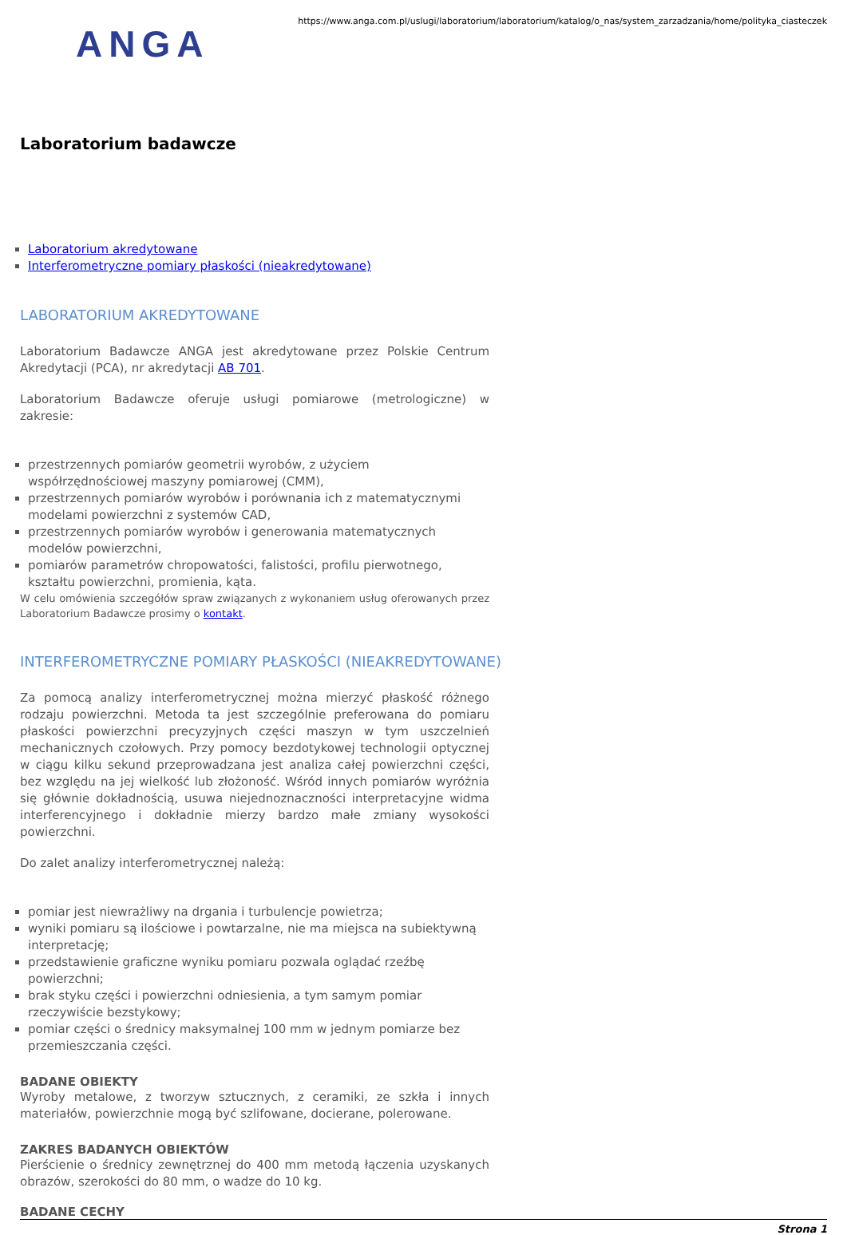ANGA
https://www.anga.com.pl/uslugi/laboratorium/laboratorium/katalog/o_nas/system_zarzadzania/home/polityka_ciasteczek
Laboratorium badawcze
Laboratorium akredytowane
Interferometryczne pomiary płaskości (nieakredytowane)
LABORATORIUM AKREDYTOWANE
Laboratorium Badawcze ANGA jest akredytowane przez Polskie Centrum Akredytacji (PCA), nr akredytacji AB 701.
Laboratorium Badawcze oferuje usługi pomiarowe (metrologiczne) w zakresie:
przestrzennych pomiarów geometrii wyrobów, z użyciem współrzędnościowej maszyny pomiarowej (CMM),
przestrzennych pomiarów wyrobów i porównania ich z matematycznymi modelami powierzchni z systemów CAD,
przestrzennych pomiarów wyrobów i generowania matematycznych modelów powierzchni,
pomiarów parametrów chropowatości, falistości, profilu pierwotnego, kształtu powierzchni, promienia, kąta.
W celu omówienia szczegółów spraw związanych z wykonaniem usług oferowanych przez Laboratorium Badawcze prosimy o kontakt.
INTERFEROMETRYCZNE POMIARY PŁASKOŚCI (NIEAKREDYTOWANE)
Za pomocą analizy interferometrycznej można mierzyć płaskość różnego rodzaju powierzchni. Metoda ta jest szczególnie preferowana do pomiaru płaskości powierzchni precyzyjnych części maszyn w tym uszczelnień mechanicznych czołowych. Przy pomocy bezdotykowej technologii optycznej w ciągu kilku sekund przeprowadzana jest analiza całej powierzchni części, bez względu na jej wielkość lub złożoność. Wśród innych pomiarów wyróżnia się głównie dokładnością, usuwa niejednoznaczności interpretacyjne widma interferencyjnego i dokładnie mierzy bardzo małe zmiany wysokości powierzchni.
Do zalet analizy interferometrycznej należą:
pomiar jest niewrażliwy na drgania i turbulencje powietrza;
wyniki pomiaru są ilościowe i powtarzalne, nie ma miejsca na subiektywną interpretację;
przedstawienie graficzne wyniku pomiaru pozwala oglądać rzeźbę powierzchni;
brak styku części i powierzchni odniesienia, a tym samym pomiar rzeczywiście bezstykowy;
pomiar części o średnicy maksymalnej 100 mm w jednym pomiarze bez przemieszczania części.
BADANE OBIEKTY
Wyroby metalowe, z tworzyw sztucznych, z ceramiki, ze szkła i innych materiałów, powierzchnie mogą być szlifowane, docierane, polerowane.
ZAKRES BADANYCH OBIEKTÓW
Pierścienie o średnicy zewnętrznej do 400 mm metodą łączenia uzyskanych obrazów, szerokości do 80 mm, o wadze do 10 kg.
BADANE CECHY
Strona 1